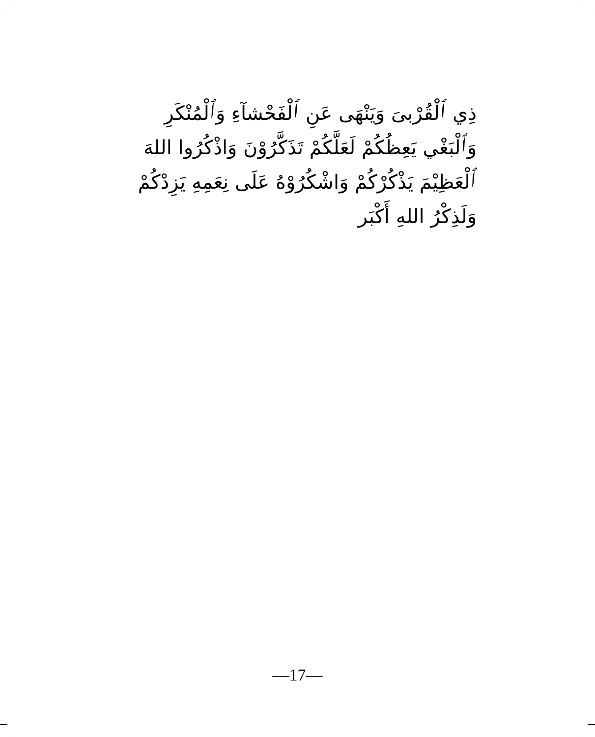ذِي ٱلْقُرْبىَ وَيَنْهَى عَنِ ٱلْفَحْشآءِ وَٱلْمُنْكَرِ وَٱلْبَغْي يَعِظُكُمْ لَعَلَّكُمْ تَذَكَّرُوْنَ وَاذْكُرُوا اللهَ ٱلْعَظِيْمَ يَذْكُرْكُمْ وَاشْكُرُوْهُ عَلَى نِعَمِهِ يَزِدْكُمْ وَلَذِكْرُ اللهِ أَكْبَر
—17—